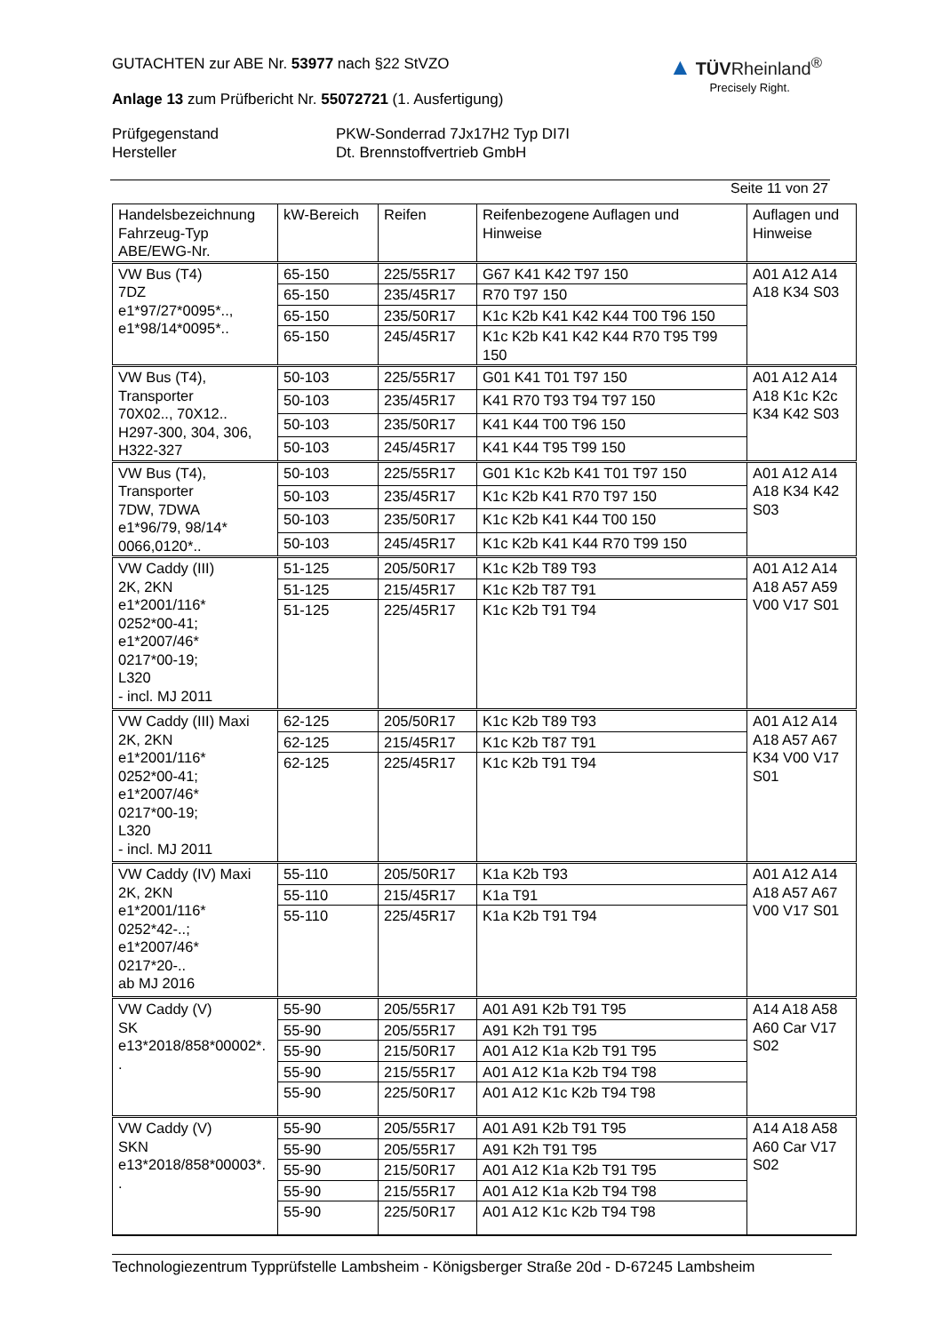GUTACHTEN zur ABE Nr. 53977 nach §22 StVZO
Anlage 13 zum Prüfbericht Nr. 55072721 (1. Ausfertigung)
Prüfgegenstand
PKW-Sonderrad 7Jx17H2 Typ DI7I
Hersteller
Dt. Brennstoffvertrieb GmbH
Seite 11 von 27
▲ TÜVRheinland<sup>®</sup>
Precisely Right.
| Handelsbezeichnung Fahrzeug-Typ ABE/EWG-Nr. | kW-Bereich | Reifen | Reifenbezogene Auflagen und Hinweise | Auflagen und Hinweise |
| --- | --- | --- | --- | --- |
| VW Bus (T4) 7DZ e1*97/27*0095*.., e1*98/14*0095*.. | 65-150 | 225/55R17 | G67 K41 K42 T97 150 | A01 A12 A14 A18 K34 S03 |
| | 65-150 | 235/45R17 | R70 T97 150 | |
| | 65-150 | 235/50R17 | K1c K2b K41 K42 K44 T00 T96 150 | |
| | 65-150 | 245/45R17 | K1c K2b K41 K42 K44 R70 T95 T99 150 | |
| VW Bus (T4), Transporter 70X02.., 70X12.. H297-300, 304, 306, H322-327 | 50-103 | 225/55R17 | G01 K41 T01 T97 150 | A01 A12 A14 A18 K1c K2c K34 K42 S03 |
| | 50-103 | 235/45R17 | K41 R70 T93 T94 T97 150 | |
| | 50-103 | 235/50R17 | K41 K44 T00 T96 150 | |
| | 50-103 | 245/45R17 | K41 K44 T95 T99 150 | |
| VW Bus (T4), Transporter 7DW, 7DWA e1*96/79, 98/14* 0066,0120*.. | 50-103 | 225/55R17 | G01 K1c K2b K41 T01 T97 150 | A01 A12 A14 A18 K34 K42 S03 |
| | 50-103 | 235/45R17 | K1c K2b K41 R70 T97 150 | |
| | 50-103 | 235/50R17 | K1c K2b K41 K44 T00 150 | |
| | 50-103 | 245/45R17 | K1c K2b K41 K44 R70 T99 150 | |
| VW Caddy (III) 2K, 2KN e1*2001/116* 0252*00-41; e1*2007/46* 0217*00-19; L320 - incl. MJ 2011 | 51-125 | 205/50R17 | K1c K2b T89 T93 | A01 A12 A14 A18 A57 A59 V00 V17 S01 |
| | 51-125 | 215/45R17 | K1c K2b T87 T91 | |
| | 51-125 | 225/45R17 | K1c K2b T91 T94 | |
| VW Caddy (III) Maxi 2K, 2KN e1*2001/116* 0252*00-41; e1*2007/46* 0217*00-19; L320 - incl. MJ 2011 | 62-125 | 205/50R17 | K1c K2b T89 T93 | A01 A12 A14 A18 A57 A67 K34 V00 V17 S01 |
| | 62-125 | 215/45R17 | K1c K2b T87 T91 | |
| | 62-125 | 225/45R17 | K1c K2b T91 T94 | |
| VW Caddy (IV) Maxi 2K, 2KN e1*2001/116* 0252*42-..; e1*2007/46* 0217*20-.. ab MJ 2016 | 55-110 | 205/50R17 | K1a K2b T93 | A01 A12 A14 A18 A57 A67 V00 V17 S01 |
| | 55-110 | 215/45R17 | K1a T91 | |
| | 55-110 | 225/45R17 | K1a K2b T91 T94 | |
| VW Caddy (V) SK e13*2018/858*00002*. . | 55-90 | 205/55R17 | A01 A91 K2b T91 T95 | A14 A18 A58 A60 Car V17 S02 |
| | 55-90 | 205/55R17 | A91 K2h T91 T95 | |
| | 55-90 | 215/50R17 | A01 A12 K1a K2b T91 T95 | |
| | 55-90 | 215/55R17 | A01 A12 K1a K2b T94 T98 | |
| | 55-90 | 225/50R17 | A01 A12 K1c K2b T94 T98 | |
| VW Caddy (V) SKN e13*2018/858*00003*. . | 55-90 | 205/55R17 | A01 A91 K2b T91 T95 | A14 A18 A58 A60 Car V17 S02 |
| | 55-90 | 205/55R17 | A91 K2h T91 T95 | |
| | 55-90 | 215/50R17 | A01 A12 K1a K2b T91 T95 | |
| | 55-90 | 215/55R17 | A01 A12 K1a K2b T94 T98 | |
| | 55-90 | 225/50R17 | A01 A12 K1c K2b T94 T98 | |
Technologiezentrum Typprüfstelle Lambsheim - Königsberger Straße 20d - D-67245 Lambsheim